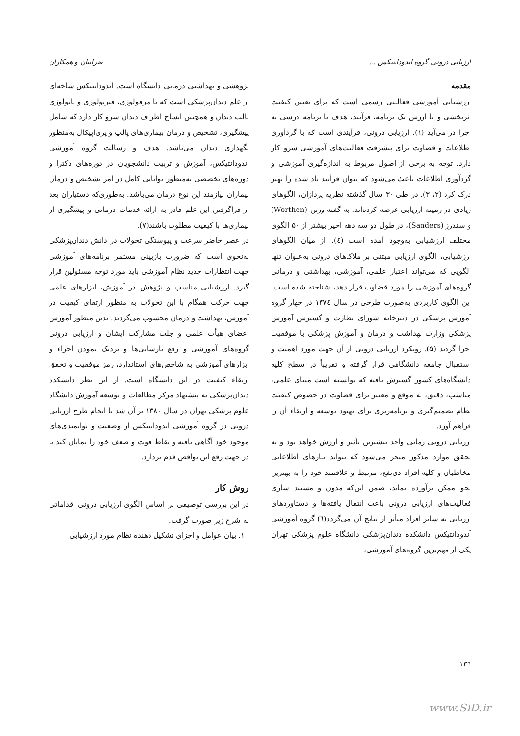ارزیابی درونی گروه اندودانتیکس ... ضرابیان و همکاران
مقدمه
ارزشیابی آموزشی فعالیتی رسمی است که برای تعیین کیفیت اثربخشی و یا ارزش یک برنامه، فرآیند، هدف یا برنامه درسی به اجرا در می‌آید (۱). ارزیابی درونی، فرآیندی است که با گردآوری اطلاعات و قضاوت برای پیشرفت فعالیت‌های آموزشی سرو کار دارد. توجه به برخی از اصول مربوط به اندازه‌گیری آموزشی و گردآوری اطلاعات باعث می‌شود که بتوان فرآیند یاد شده را بهتر درک کرد (۲، ۳). در طی ۳۰ سال گذشته نظریه پردازان، الگوهای زیادی در زمینه ارزیابی عرضه کرده‌اند. به گفته ورتن (Worthen) و سندرز (Sanders)، در طول دو سه دهه اخیر بیشتر از ۵۰ الگوی مختلف ارزشیابی به‌وجود آمده است (٤). از میان الگوهای ارزشیابی، الگوی ارزیابی مبتنی بر ملاک‌های درونی به‌عنوان تنها الگویی که می‌تواند اعتبار علمی، آموزشی، بهداشتی و درمانی گروه‌های آموزشی را مورد قضاوت قرار دهد، شناخته شده است. این الگوی کاربردی به‌صورت طرحی در سال ۱۳۷٤ در چهار گروه آموزش پزشکی در دبیرخانه شورای نظارت و گسترش آموزش پزشکی وزارت بهداشت و درمان و آموزش پزشکی با موفقیت اجرا گردید (۵). رویکرد ارزیابی درونی از آن جهت مورد اهمیت و استقبال جامعه دانشگاهی قرار گرفته و تقریباً در سطح کلیه دانشگاه‌های کشور گسترش یافته که توانسته است مبنای علمی، مناسب، دقیق، به موقع و معتبر برای قضاوت در خصوص کیفیت نظام تصمیم‌گیری و برنامه‌ریزی برای بهبود توسعه و ارتقاء آن را فراهم آورد.
ارزیابی درونی زمانی واجد بیشترین تأثیر و ارزش خواهد بود و به تحقق موارد مذکور منجر می‌شود که بتواند نیازهای اطلاعاتی مخاطبان و کلیه افراد ذی‌نفع، مرتبط و علاقمند خود را به بهترین نحو ممکن برآورده نماید، ضمن این‌که مدون و مستند سازی فعالیت‌های ارزیابی درونی باعث انتقال یافته‌ها و دستاوردهای ارزیابی به سایر افراد متأثر از نتایج آن می‌گردد(٦) گروه آموزشی آندودانتیکس دانشکده دندان‌پزشکی دانشگاه علوم پزشکی تهران یکی از مهم‌ترین گروه‌های آموزشی،
پژوهشی و بهداشتی درمانی دانشگاه است. اندودانتیکس شاخه‌ای از علم دندان‌پزشکی است که با مرفولوژی، فیزیولوژی و پاتولوژی پالپ دندان و همچنین انساج اطراف دندان سرو کار دارد که شامل پیشگیری، تشخیص و درمان بیماری‌های پالپ و پری‌اپیکال به‌منظور نگهداری دندان می‌باشد. هدف و رسالت گروه آموزشی اندودانتیکس، آموزش و تربیت دانشجویان در دوره‌های دکترا و دوره‌های تخصصی به‌منظور توانایی کامل در امر تشخیص و درمان بیماران نیازمند این نوع درمان می‌باشد. به‌طوری‌که دستیاران بعد از فراگرفتن این علم قادر به ارائه خدمات درمانی و پیشگیری از بیماری‌ها با کیفیت مطلوب باشند(۷).
در عصر حاضر سرعت و پیوستگی تحولات در دانش دندان‌پزشکی به‌نحوی است که ضرورت بازبینی مستمر برنامه‌های آموزشی جهت انتظارات جدید نظام آموزشی باید مورد توجه مسئولین قرار گیرد. ارزشیابی مناسب و پژوهش در آموزش، ابزارهای علمی جهت حرکت همگام با این تحولات به منظور ارتقای کیفیت در آموزش، بهداشت و درمان محسوب می‌گردند. بدین منظور آموزش اعضای هیأت علمی و جلب مشارکت ایشان و ارزیابی درونی گروه‌های آموزشی و رفع نارسایی‌ها و نزدیک نمودن اجزاء و ابزارهای آموزشی به شاخص‌های استاندارد، رمز موفقیت و تحقق ارتقاء کیفیت در این دانشگاه است. از این نظر دانشکده دندان‌پزشکی به پیشنهاد مرکز مطالعات و توسعه آموزش دانشگاه علوم پزشکی تهران در سال ۱۳۸۰ بر آن شد با انجام طرح ارزیابی درونی در گروه آموزشی اندودانتیکس از وضعیت و توانمندی‌های موجود خود آگاهی یافته و نقاط قوت و ضعف خود را نمایان کند تا در جهت رفع این نواقص قدم بردارد.
روش کار
در این بررسی توصیفی بر اساس الگوی ارزیابی درونی اقداماتی به شرح زیر صورت گرفت.
۱. بیان عوامل و اجزای تشکیل دهنده نظام مورد ارزشیابی
۱۳٦
www.SID.ir